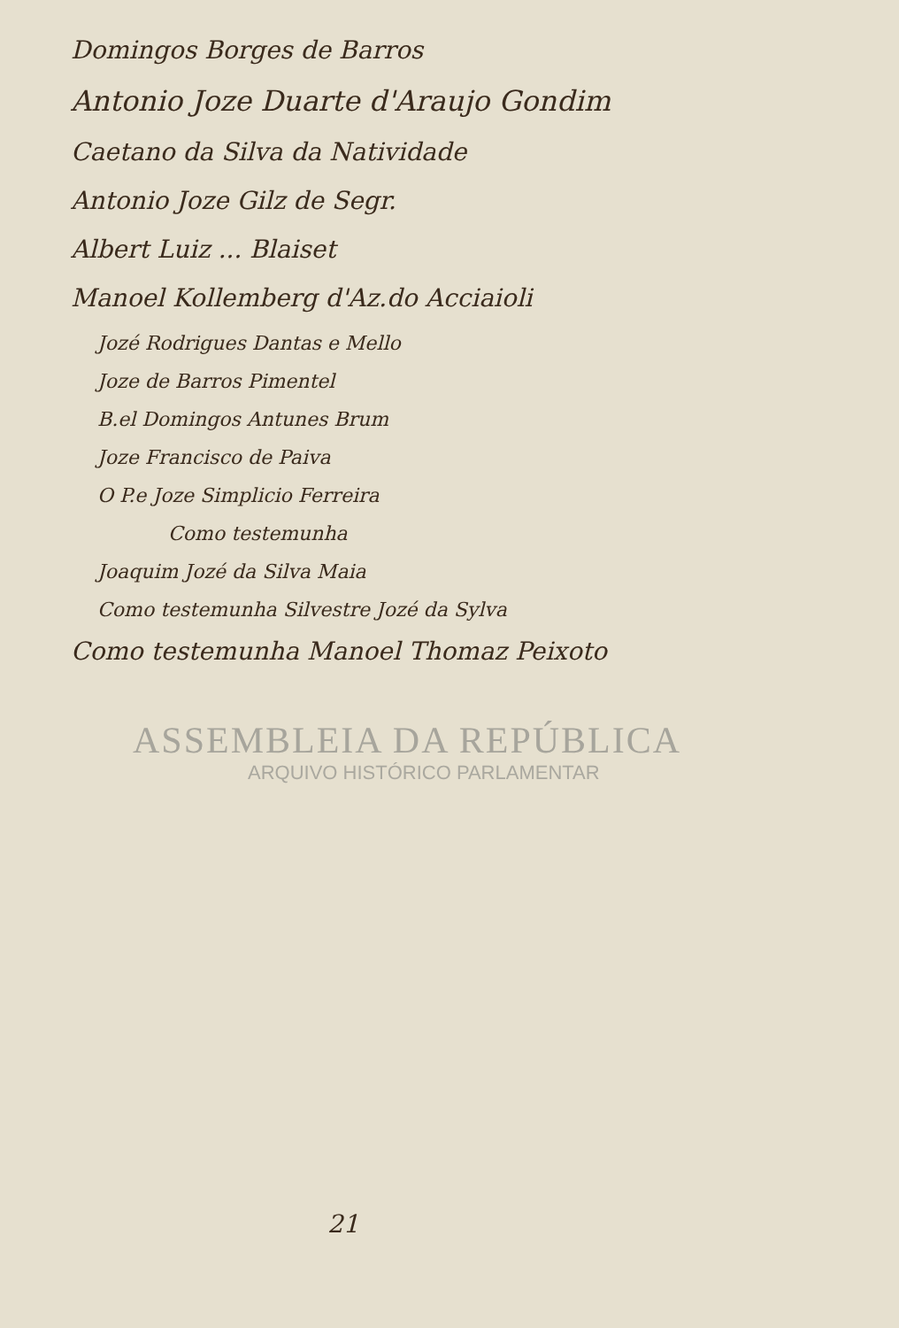Domingos Borges de Barros
Antonio Joze Duarte d'Araujo Gondim
Caetano da Silva da Natividade
Antonio Joze Gilz de Segr.
Albert Luiz ... Blaiset
Manoel Kollemberg d'Az.do Acciaioli
Jozé Rodrigues Dantas e Mello
Joze de Barros Pimentel
B.el Domingos Antunes Brum
Joze Francisco de Paiva
O P.e Joze Simplicio Ferreira
Como testemunha
Joaquim Jozé da Silva Maia
Como testemunha Silvestre Jozé da Sylva
Como testemunha Manoel Thomaz Peixoto
ASSEMBLEIA DA REPÚBLICA
ARQUIVO HISTÓRICO PARLAMENTAR
21